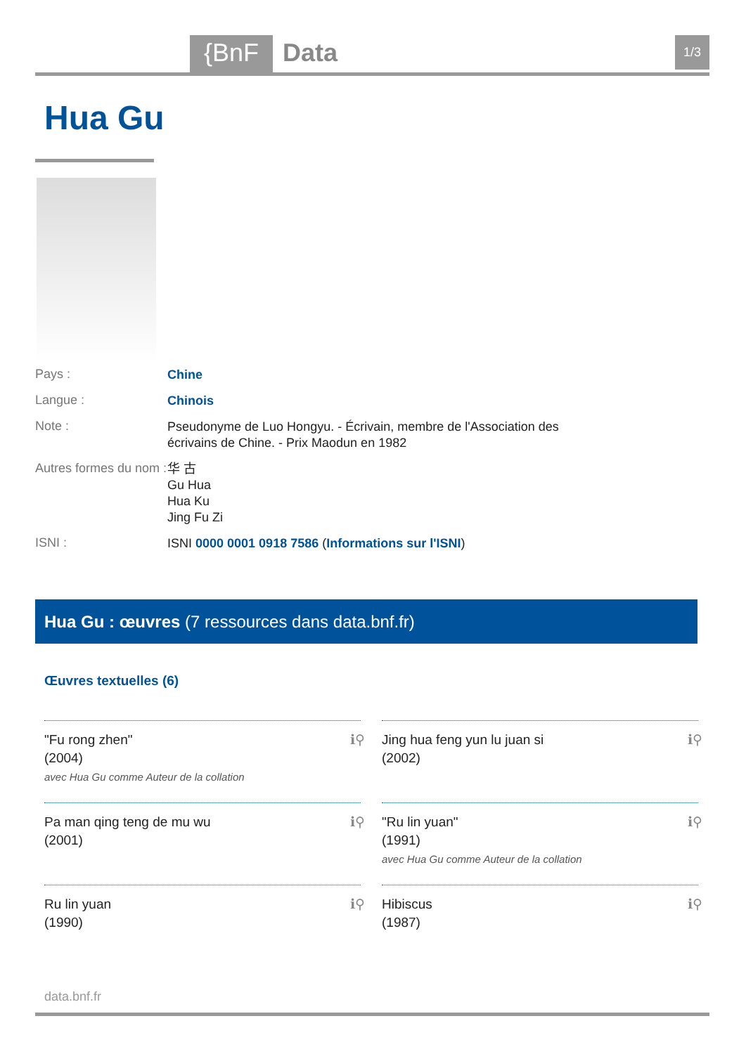{BnF Data 1/3
Hua Gu
Pays :
Chine
Langue :
Chinois
Note :
Pseudonyme de Luo Hongyu. - Écrivain, membre de l'Association des écrivains de Chine. - Prix Maodun en 1982
Autres formes du nom :
华 古
Gu Hua
Hua Ku
Jing Fu Zi
ISNI :
ISNI 0000 0001 0918 7586 (Informations sur l'ISNI)
Hua Gu : œuvres (7 ressources dans data.bnf.fr)
Œuvres textuelles (6)
"Fu rong zhen"
(2004)
avec Hua Gu comme Auteur de la collation
ℹ⚲
Jing hua feng yun lu juan si
(2002)
ℹ⚲
Pa man qing teng de mu wu
(2001)
ℹ⚲
"Ru lin yuan"
(1991)
avec Hua Gu comme Auteur de la collation
ℹ⚲
Ru lin yuan
(1990)
ℹ⚲
Hibiscus
(1987)
ℹ⚲
data.bnf.fr